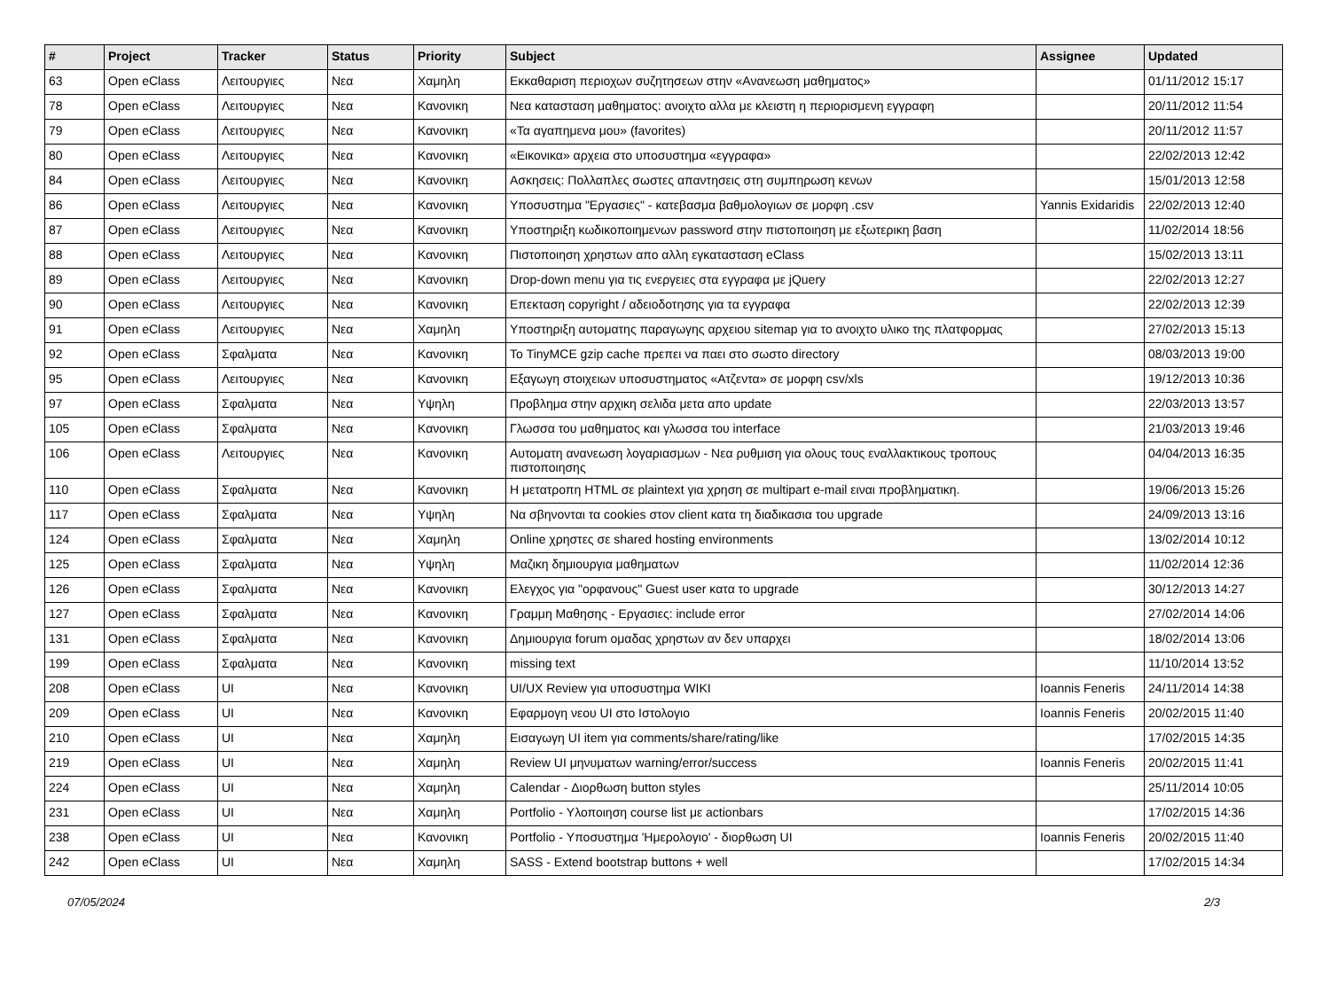| # | Project | Tracker | Status | Priority | Subject | Assignee | Updated |
| --- | --- | --- | --- | --- | --- | --- | --- |
| 63 | Open eClass | Λειτουργιες | Νεα | Χαμηλη | Εκκαθαριση περιοχων συζητησεων στην «Ανανεωση μαθηματος» | | 01/11/2012 15:17 |
| 78 | Open eClass | Λειτουργιες | Νεα | Κανονικη | Νεα κατασταση μαθηματος: ανοιχτο αλλα με κλειστη η περιορισμενη εγγραφη | | 20/11/2012 11:54 |
| 79 | Open eClass | Λειτουργιες | Νεα | Κανονικη | «Τα αγαπημενα μου» (favorites) | | 20/11/2012 11:57 |
| 80 | Open eClass | Λειτουργιες | Νεα | Κανονικη | «Εικονικα» αρχεια στο υποσυστημα «εγγραφα» | | 22/02/2013 12:42 |
| 84 | Open eClass | Λειτουργιες | Νεα | Κανονικη | Ασκησεις: Πολλαπλες σωστες απαντησεις στη συμπηρωση κενων | | 15/01/2013 12:58 |
| 86 | Open eClass | Λειτουργιες | Νεα | Κανονικη | Υποσυστημα "Εργασιες" - κατεβασμα βαθμολογιων σε μορφη .csv | Yannis Exidaridis | 22/02/2013 12:40 |
| 87 | Open eClass | Λειτουργιες | Νεα | Κανονικη | Υποστηριξη κωδικοποιημενων password στην πιστοποιηση με εξωτερικη βαση | | 11/02/2014 18:56 |
| 88 | Open eClass | Λειτουργιες | Νεα | Κανονικη | Πιστοποιηση χρηστων απο αλλη εγκατασταση eClass | | 15/02/2013 13:11 |
| 89 | Open eClass | Λειτουργιες | Νεα | Κανονικη | Drop-down menu για τις ενεργειες στα εγγραφα με jQuery | | 22/02/2013 12:27 |
| 90 | Open eClass | Λειτουργιες | Νεα | Κανονικη | Επεκταση copyright / αδειοδοτησης για τα εγγραφα | | 22/02/2013 12:39 |
| 91 | Open eClass | Λειτουργιες | Νεα | Χαμηλη | Υποστηριξη αυτοματης παραγωγης αρχειου sitemap για το ανοιχτο υλικο της πλατφορμας | | 27/02/2013 15:13 |
| 92 | Open eClass | Σφαλματα | Νεα | Κανονικη | Το TinyMCE gzip cache πρεπει να παει στο σωστο directory | | 08/03/2013 19:00 |
| 95 | Open eClass | Λειτουργιες | Νεα | Κανονικη | Εξαγωγη στοιχειων υποσυστηματος «Ατζεντα» σε μορφη csv/xls | | 19/12/2013 10:36 |
| 97 | Open eClass | Σφαλματα | Νεα | Υψηλη | Προβλημα στην αρχικη σελιδα μετα απο update | | 22/03/2013 13:57 |
| 105 | Open eClass | Σφαλματα | Νεα | Κανονικη | Γλωσσα του μαθηματος και γλωσσα του interface | | 21/03/2013 19:46 |
| 106 | Open eClass | Λειτουργιες | Νεα | Κανονικη | Αυτοματη ανανεωση λογαριασμων - Νεα ρυθμιση για ολους τους εναλλακτικους τροπους πιστοποιησης | | 04/04/2013 16:35 |
| 110 | Open eClass | Σφαλματα | Νεα | Κανονικη | Η μετατροπη HTML σε plaintext για χρηση σε multipart e-mail ειναι προβληματικη. | | 19/06/2013 15:26 |
| 117 | Open eClass | Σφαλματα | Νεα | Υψηλη | Να σβηνονται τα cookies στον client κατα τη διαδικασια του upgrade | | 24/09/2013 13:16 |
| 124 | Open eClass | Σφαλματα | Νεα | Χαμηλη | Online χρηστες σε shared hosting environments | | 13/02/2014 10:12 |
| 125 | Open eClass | Σφαλματα | Νεα | Υψηλη | Μαζικη δημιουργια μαθηματων | | 11/02/2014 12:36 |
| 126 | Open eClass | Σφαλματα | Νεα | Κανονικη | Ελεγχος για "ορφανους" Guest user κατα το upgrade | | 30/12/2013 14:27 |
| 127 | Open eClass | Σφαλματα | Νεα | Κανονικη | Γραμμη Μαθησης - Εργασιες: include error | | 27/02/2014 14:06 |
| 131 | Open eClass | Σφαλματα | Νεα | Κανονικη | Δημιουργια forum ομαδας χρηστων αν δεν υπαρχει | | 18/02/2014 13:06 |
| 199 | Open eClass | Σφαλματα | Νεα | Κανονικη | missing text | | 11/10/2014 13:52 |
| 208 | Open eClass | UI | Νεα | Κανονικη | UI/UX Review για υποσυστημα WIKI | Ioannis Feneris | 24/11/2014 14:38 |
| 209 | Open eClass | UI | Νεα | Κανονικη | Εφαρμογη νεου UI στο Ιστολογιο | Ioannis Feneris | 20/02/2015 11:40 |
| 210 | Open eClass | UI | Νεα | Χαμηλη | Εισαγωγη UI item για comments/share/rating/like | | 17/02/2015 14:35 |
| 219 | Open eClass | UI | Νεα | Χαμηλη | Review UI μηνυματων warning/error/success | Ioannis Feneris | 20/02/2015 11:41 |
| 224 | Open eClass | UI | Νεα | Χαμηλη | Calendar - Διορθωση button styles | | 25/11/2014 10:05 |
| 231 | Open eClass | UI | Νεα | Χαμηλη | Portfolio - Υλοποιηση course list με actionbars | | 17/02/2015 14:36 |
| 238 | Open eClass | UI | Νεα | Κανονικη | Portfolio - Υποσυστημα 'Ημερολογιο' - διορθωση UI | Ioannis Feneris | 20/02/2015 11:40 |
| 242 | Open eClass | UI | Νεα | Χαμηλη | SASS - Extend bootstrap buttons + well | | 17/02/2015 14:34 |
07/05/2024 2/3